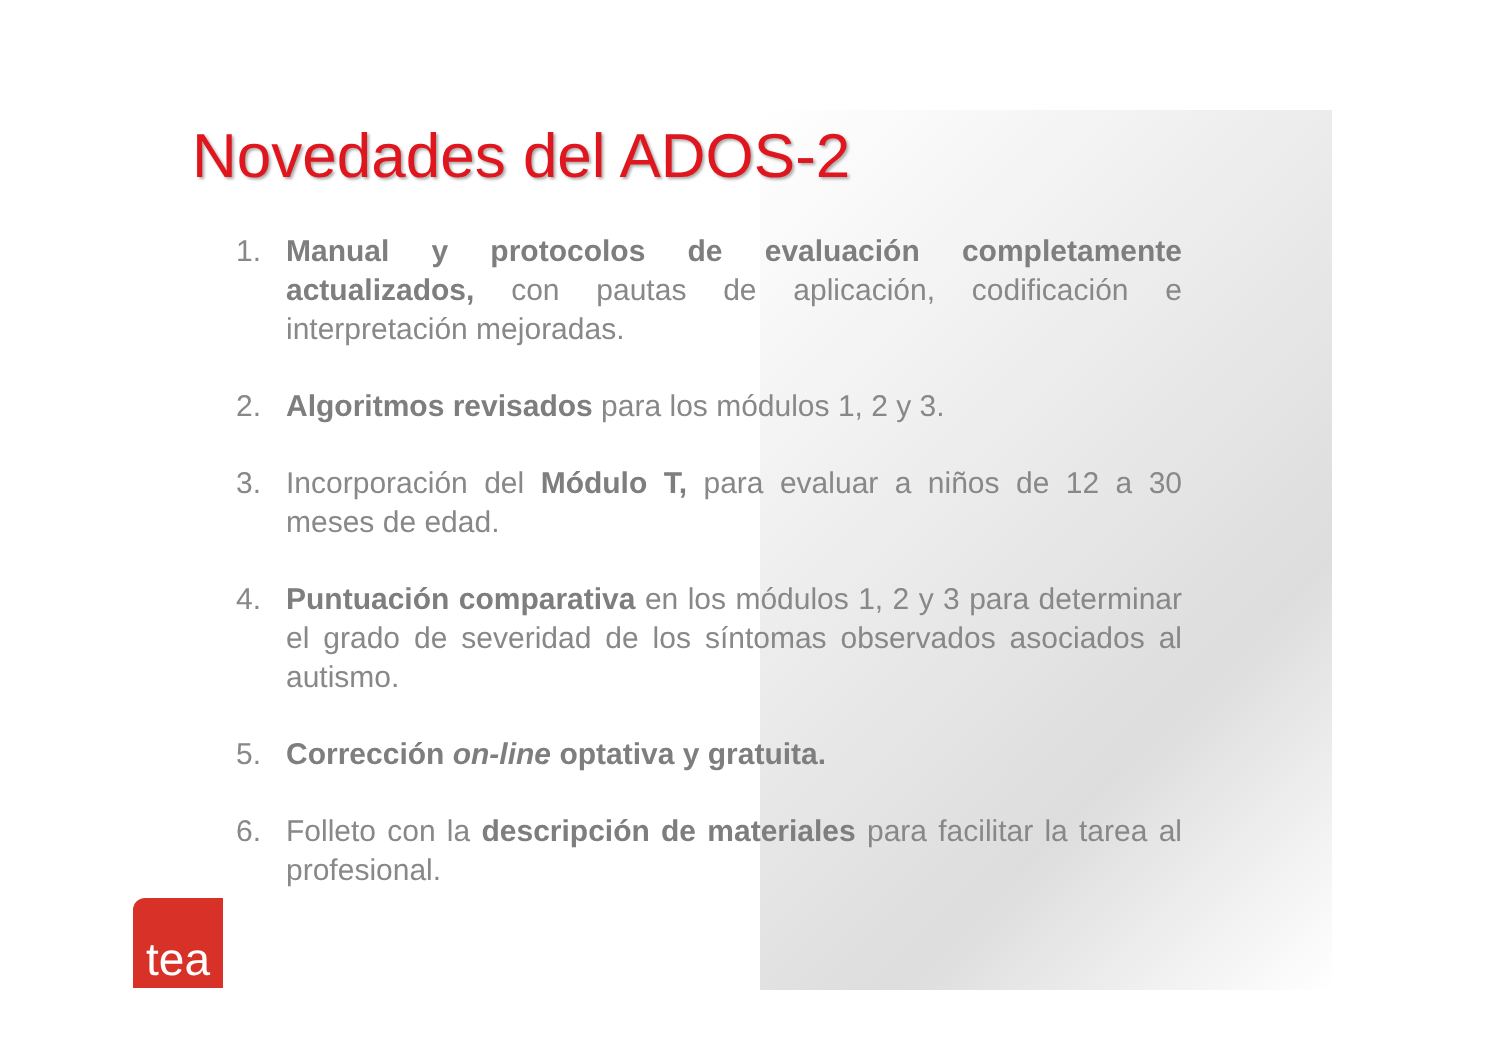Novedades del ADOS-2
1. Manual y protocolos de evaluación completamente actualizados, con pautas de aplicación, codificación e interpretación mejoradas.
2. Algoritmos revisados para los módulos 1, 2 y 3.
3. Incorporación del Módulo T, para evaluar a niños de 12 a 30 meses de edad.
4. Puntuación comparativa en los módulos 1, 2 y 3 para determinar el grado de severidad de los síntomas observados asociados al autismo.
5. Corrección on-line optativa y gratuita.
6. Folleto con la descripción de materiales para facilitar la tarea al profesional.
tea